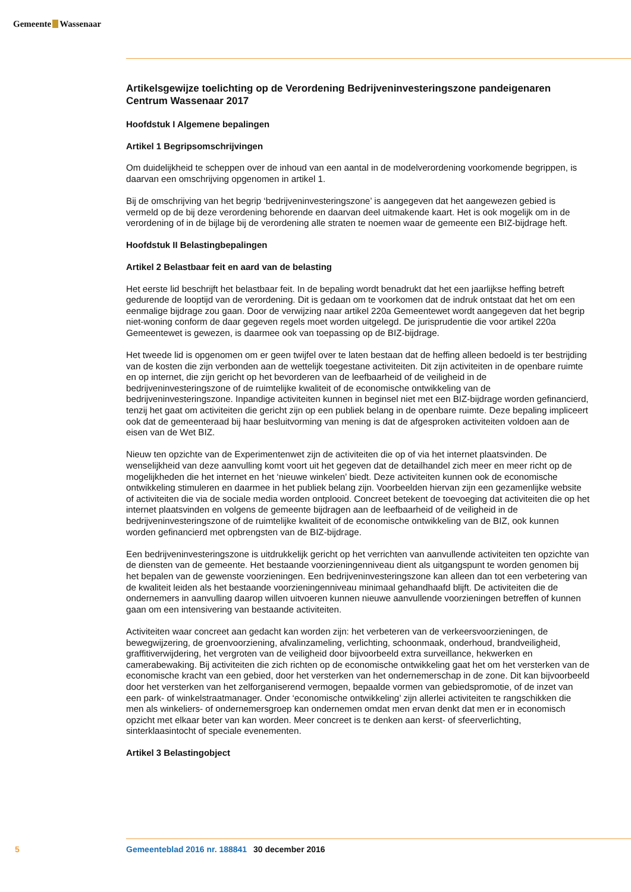Gemeente Wassenaar
Artikelsgewijze toelichting op de Verordening Bedrijveninvesteringszone pandeigenaren Centrum Wassenaar 2017
Hoofdstuk I Algemene bepalingen
Artikel 1 Begripsomschrijvingen
Om duidelijkheid te scheppen over de inhoud van een aantal in de modelverordening voorkomende begrippen, is daarvan een omschrijving opgenomen in artikel 1.
Bij de omschrijving van het begrip ‘bedrijveninvesteringszone’ is aangegeven dat het aangewezen gebied is vermeld op de bij deze verordening behorende en daarvan deel uitmakende kaart. Het is ook mogelijk om in de verordening of in de bijlage bij de verordening alle straten te noemen waar de gemeente een BIZ-bijdrage heft.
Hoofdstuk II Belastingbepalingen
Artikel 2 Belastbaar feit en aard van de belasting
Het eerste lid beschrijft het belastbaar feit. In de bepaling wordt benadrukt dat het een jaarlijkse heffing betreft gedurende de looptijd van de verordening. Dit is gedaan om te voorkomen dat de indruk ontstaat dat het om een eenmalige bijdrage zou gaan. Door de verwijzing naar artikel 220a Gemeentewet wordt aangegeven dat het begrip niet-woning conform de daar gegeven regels moet worden uitgelegd. De jurisprudentie die voor artikel 220a Gemeentewet is gewezen, is daarmee ook van toepassing op de BIZ-bijdrage.
Het tweede lid is opgenomen om er geen twijfel over te laten bestaan dat de heffing alleen bedoeld is ter bestrijding van de kosten die zijn verbonden aan de wettelijk toegestane activiteiten. Dit zijn activi­teiten in de openbare ruimte en op internet, die zijn gericht op het bevorderen van de leefbaarheid of de veiligheid in de bedrijveninvesteringszone of de ruimtelijke kwaliteit of de economische ontwikkeling van de bedrijveninvesteringszone. Inpandige activiteiten kunnen in beginsel niet met een BIZ-bijdrage worden gefinancierd, tenzij het gaat om activiteiten die gericht zijn op een publiek belang in de open­bare ruimte. Deze bepaling impliceert ook dat de gemeenteraad bij haar besluitvorming van mening is dat de afgesproken activiteiten voldoen aan de eisen van de Wet BIZ.
Nieuw ten opzichte van de Experimentenwet zijn de activiteiten die op of via het internet plaatsvinden. De wenselijkheid van deze aanvulling komt voort uit het gegeven dat de detailhandel zich meer en meer richt op de mogelijkheden die het internet en het ‘nieuwe winkelen’ biedt. Deze activiteiten kunnen ook de economische ontwikkeling stimuleren en daarmee in het publiek belang zijn. Voorbeelden hiervan zijn een gezamenlijke website of activiteiten die via de sociale media worden ontplooid. Concreet betekent de toevoeging dat activiteiten die op het internet plaatsvinden en volgens de gemeente bijdragen aan de leefbaarheid of de veiligheid in de bedrijveninvesteringszone of de ruimtelijke kwaliteit of de econo­mische ontwikkeling van de BIZ, ook kunnen worden gefinancierd met opbrengsten van de BIZ-bijdrage.
Een bedrijveninvesteringszone is uitdrukkelijk gericht op het verrichten van aanvullende activiteiten ten opzichte van de diensten van de gemeente. Het bestaande voorzieningenniveau dient als uitgangs­punt te worden genomen bij het bepalen van de gewenste voorzieningen. Een bedrijveninvesterings­zone kan alleen dan tot een verbetering van de kwaliteit leiden als het bestaande voorzieningenniveau minimaal gehandhaafd blijft. De activiteiten die de ondernemers in aanvulling daarop willen uitvoeren kunnen nieuwe aanvullende voorzieningen betreffen of kunnen gaan om een intensivering van bestaande activiteiten.
Activiteiten waar concreet aan gedacht kan worden zijn: het verbeteren van de verkeersvoorzieningen, de bewegwijzering, de groenvoorziening, afvalinzameling, verlichting, schoonmaak, onderhoud, brandveiligheid, graffitiverwijdering, het vergroten van de veiligheid door bijvoorbeeld extra surveillance, hekwerken en camerabewaking. Bij activiteiten die zich richten op de economische ontwikkeling gaat het om het versterken van de economische kracht van een gebied, door het versterken van het onder­nemerschap in de zone. Dit kan bijvoorbeeld door het versterken van het zelforganiserend vermogen, bepaalde vormen van gebiedspromotie, of de inzet van een park- of winkelstraatmanager. Onder ‘economische ontwikkeling’ zijn allerlei activiteiten te rangschikken die men als winkeliers- of onderne­mersgroep kan ondernemen omdat men ervan denkt dat men er in economisch opzicht met elkaar beter van kan worden. Meer concreet is te denken aan kerst- of sfeerverlichting, sinterklaasintocht of speciale evenementen.
Artikel 3 Belastingobject
5 Gemeenteblad 2016 nr. 188841 30 december 2016